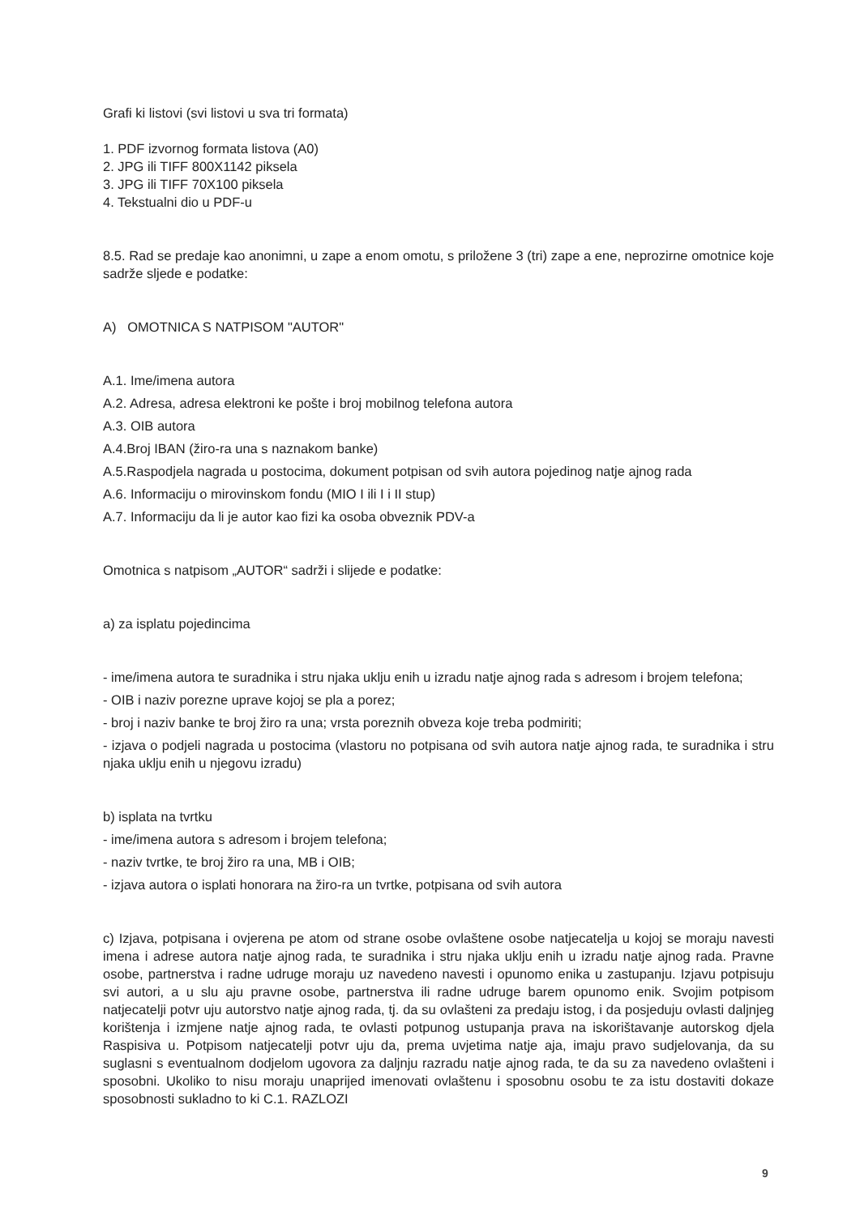Grafi ki listovi (svi listovi u sva tri formata)
1. PDF izvornog formata listova (A0)
2. JPG ili TIFF 800X1142 piksela
3. JPG ili TIFF 70X100 piksela
4. Tekstualni dio u PDF-u
8.5. Rad se predaje kao anonimni, u zape a enom omotu, s priložene 3 (tri) zape a ene, neprozirne omotnice koje sadrže sljede e podatke:
A) OMOTNICA S NATPISOM "AUTOR"
A.1. Ime/imena autora
A.2. Adresa, adresa elektroni ke pošte i broj mobilnog telefona autora
A.3. OIB autora
A.4.Broj IBAN (žiro-ra una s naznakom banke)
A.5.Raspodjela nagrada u postocima, dokument potpisan od svih autora pojedinog natje ajnog rada
A.6. Informaciju o mirovinskom fondu (MIO I ili I i II stup)
A.7. Informaciju da li je autor kao fizi ka osoba obveznik PDV-a
Omotnica s natpisom „AUTOR“ sadrži i slijede e podatke:
a) za isplatu pojedincima
- ime/imena autora te suradnika i stru njaka uklju enih u izradu natje ajnog rada s adresom i brojem telefona;
- OIB i naziv porezne uprave kojoj se pla a porez;
- broj i naziv banke te broj žiro ra una; vrsta poreznih obveza koje treba podmiriti;
- izjava o podjeli nagrada u postocima (vlastoru no potpisana od svih autora natje ajnog rada, te suradnika i stru njaka uklju enih u njegovu izradu)
b) isplata na tvrtku
- ime/imena autora s adresom i brojem telefona;
- naziv tvrtke, te broj žiro ra una, MB i OIB;
- izjava autora o isplati honorara na žiro-ra un tvrtke, potpisana od svih autora
c) Izjava, potpisana i ovjerena pe atom od strane osobe ovlaštene osobe natjecatelja u kojoj se moraju navesti imena i adrese autora natje ajnog rada, te suradnika i stru njaka uklju enih u izradu natje ajnog rada. Pravne osobe, partnerstva i radne udruge moraju uz navedeno navesti i opunomo enika u zastupanju. Izjavu potpisuju svi autori, a u slu aju pravne osobe, partnerstva ili radne udruge barem opunomo enik. Svojim potpisom natjecatelji potvr uju autorstvo natje ajnog rada, tj. da su ovlašteni za predaju istog, i da posjeduju ovlasti daljnjeg korištenja i izmjene natje ajnog rada, te ovlasti potpunog ustupanja prava na iskorištavanje autorskog djela Raspisiva u. Potpisom natjecatelji potvr uju da, prema uvjetima natje aja, imaju pravo sudjelovanja, da su suglasni s eventualnom dodjelom ugovora za daljnju razradu natje ajnog rada, te da su za navedeno ovlašteni i sposobni. Ukoliko to nisu moraju unaprijed imenovati ovlaštenu i sposobnu osobu te za istu dostaviti dokaze sposobnosti sukladno to ki C.1. RAZLOZI
9